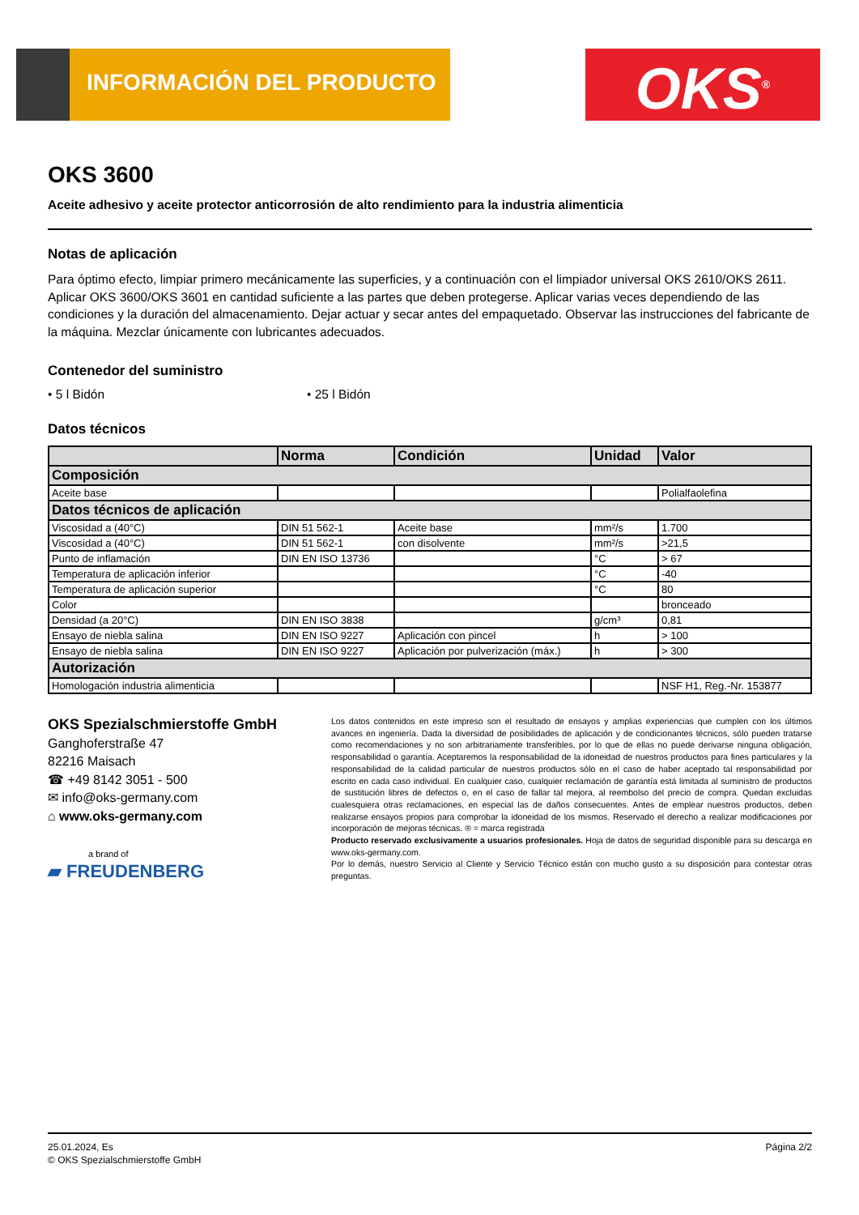INFORMACIÓN DEL PRODUCTO OKS<sup>®</sup>
OKS 3600
Aceite adhesivo y aceite protector anticorrosión de alto rendimiento para la industria alimenticia
Notas de aplicación
Para óptimo efecto, limpiar primero mecánicamente las superficies, y a continuación con el limpiador universal OKS 2610/OKS 2611. Aplicar OKS 3600/OKS 3601 en cantidad suficiente a las partes que deben protegerse. Aplicar varias veces dependiendo de las condiciones y la duración del almacenamiento. Dejar actuar y secar antes del empaquetado. Observar las instrucciones del fabricante de la máquina. Mezclar únicamente con lubricantes adecuados.
Contenedor del suministro
• 5 l Bidón • 25 l Bidón
Datos técnicos
| | Norma | Condición | Unidad | Valor |
| --- | --- | --- | --- | --- |
| Composición | | | | |
| Aceite base | | | | Polialfaolefina |
| Datos técnicos de aplicación | | | | |
| Viscosidad a (40°C) | DIN 51 562-1 | Aceite base | mm²/s | 1.700 |
| Viscosidad a (40°C) | DIN 51 562-1 | con disolvente | mm²/s | >21,5 |
| Punto de inflamación | DIN EN ISO 13736 | | °C | > 67 |
| Temperatura de aplicación inferior | | | °C | -40 |
| Temperatura de aplicación superior | | | °C | 80 |
| Color | | | | bronceado |
| Densidad (a 20°C) | DIN EN ISO 3838 | | g/cm³ | 0,81 |
| Ensayo de niebla salina | DIN EN ISO 9227 | Aplicación con pincel | h | > 100 |
| Ensayo de niebla salina | DIN EN ISO 9227 | Aplicación por pulverización (máx.) | h | > 300 |
| Autorización | | | | |
| Homologación industria alimenticia | | | | NSF H1, Reg.-Nr. 153877 |
OKS Spezialschmierstoffe GmbH
Ganghoferstraße 47
82216 Maisach
☎ +49 8142 3051 - 500
✉ info@oks-germany.com
⌂ www.oks-germany.com
a brand of
▰ FREUDENBERG
Los datos contenidos en este impreso son el resultado de ensayos y amplias experiencias que cumplen con los últimos avances en ingeniería. Dada la diversidad de posibilidades de aplicación y de condicionantes técnicos, sólo pueden tratarse como recomendaciones y no son arbitrariamente transferibles, por lo que de ellas no puede derivarse ninguna obligación, responsabilidad o garantía. Aceptaremos la responsabilidad de la idoneidad de nuestros productos para fines particulares y la responsabilidad de la calidad particular de nuestros productos sólo en el caso de haber aceptado tal responsabilidad por escrito en cada caso individual. En cualquier caso, cualquier reclamación de garantía está limitada al suministro de productos de sustitución libres de defectos o, en el caso de fallar tal mejora, al reembolso del precio de compra. Quedan excluidas cualesquiera otras reclamaciones, en especial las de daños consecuentes. Antes de emplear nuestros productos, deben realizarse ensayos propios para comprobar la idoneidad de los mismos. Reservado el derecho a realizar modificaciones por incorporación de mejoras técnicas. ® = marca registrada
Producto reservado exclusivamente a usuarios profesionales. Hoja de datos de seguridad disponible para su descarga en www.oks-germany.com.
Por lo demás, nuestro Servicio al Cliente y Servicio Técnico están con mucho gusto a su disposición para contestar otras preguntas.
25.01.2024, Es
© OKS Spezialschmierstoffe GmbH
Página 2/2